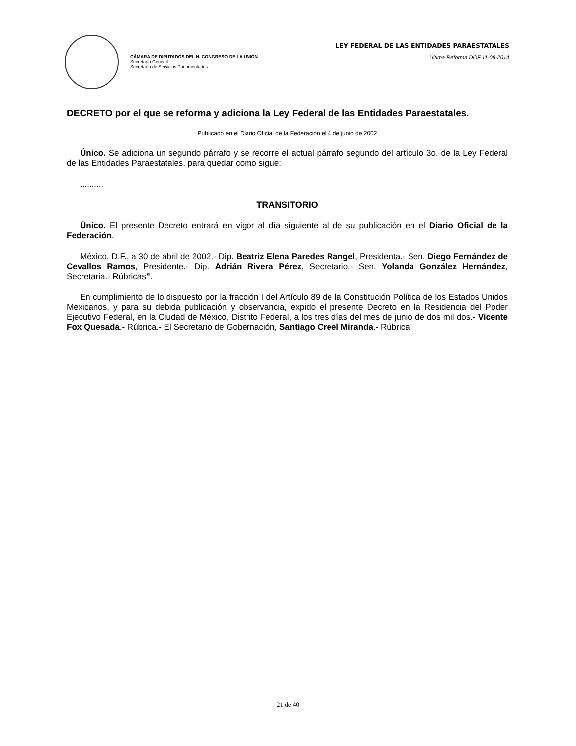LEY FEDERAL DE LAS ENTIDADES PARAESTATALES
CÁMARA DE DIPUTADOS DEL H. CONGRESO DE LA UNIÓN
Secretaría General
Secretaría de Servicios Parlamentarios
Última Reforma DOF 11-08-2014
DECRETO por el que se reforma y adiciona la Ley Federal de las Entidades Paraestatales.
Publicado en el Diario Oficial de la Federación el 4 de junio de 2002
Único. Se adiciona un segundo párrafo y se recorre el actual párrafo segundo del artículo 3o. de la Ley Federal de las Entidades Paraestatales, para quedar como sigue:
..........
TRANSITORIO
Único. El presente Decreto entrará en vigor al día siguiente al de su publicación en el Diario Oficial de la Federación.
México, D.F., a 30 de abril de 2002.- Dip. Beatriz Elena Paredes Rangel, Presidenta.- Sen. Diego Fernández de Cevallos Ramos, Presidente.- Dip. Adrián Rivera Pérez, Secretario.- Sen. Yolanda González Hernández, Secretaria.- Rúbricas".
En cumplimiento de lo dispuesto por la fracción I del Artículo 89 de la Constitución Política de los Estados Unidos Mexicanos, y para su debida publicación y observancia, expido el presente Decreto en la Residencia del Poder Ejecutivo Federal, en la Ciudad de México, Distrito Federal, a los tres días del mes de junio de dos mil dos.- Vicente Fox Quesada.- Rúbrica.- El Secretario de Gobernación, Santiago Creel Miranda.- Rúbrica.
21 de 40